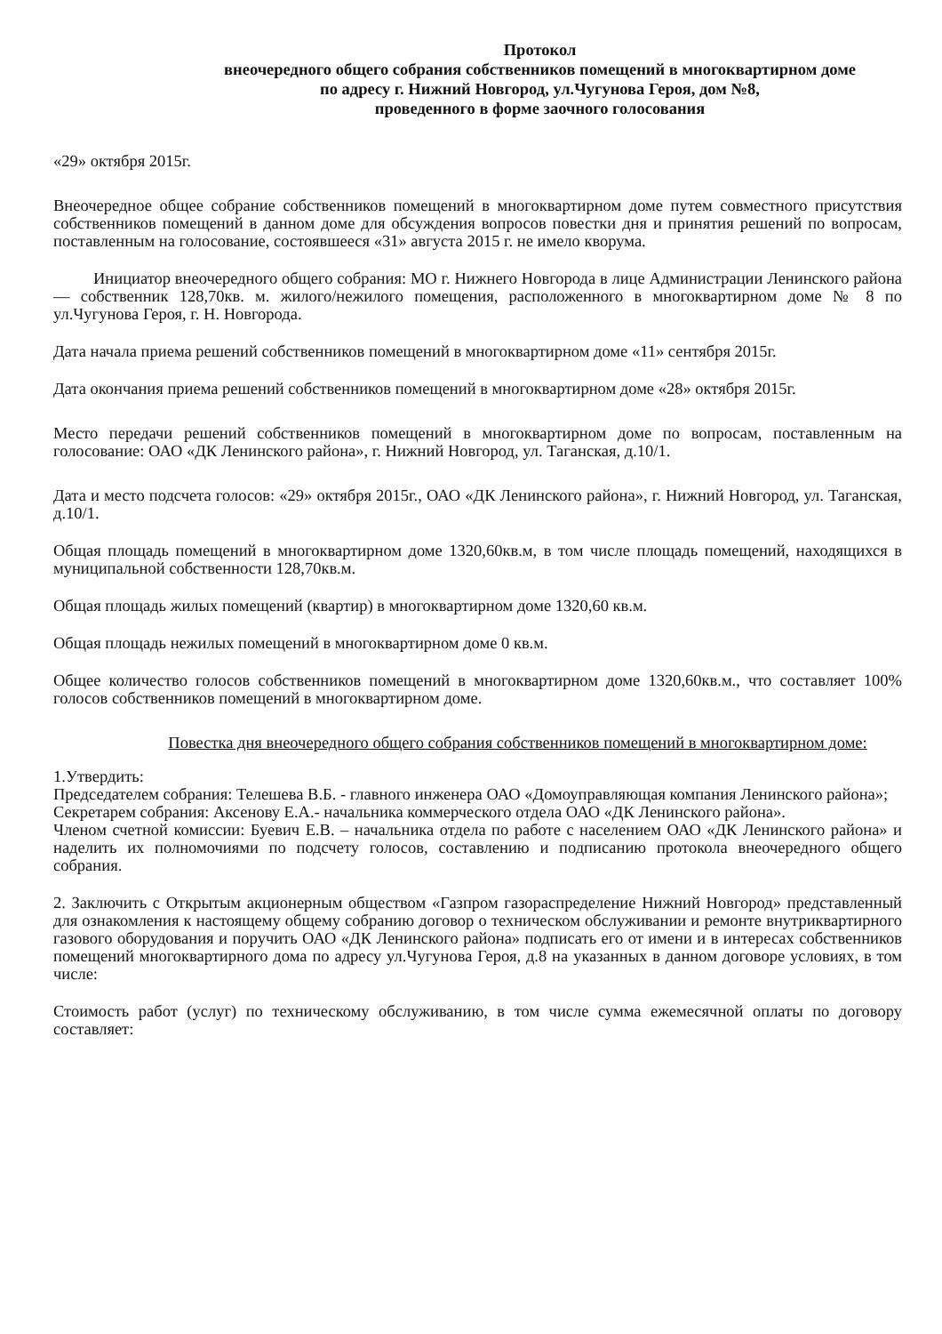Протокол
внеочередного общего собрания собственников помещений в многоквартирном доме
по адресу г. Нижний Новгород, ул.Чугунова Героя, дом №8,
проведенного в форме заочного голосования
«29» октября 2015г.
Внеочередное общее собрание собственников помещений в многоквартирном доме путем совместного присутствия собственников помещений в данном доме для обсуждения вопросов повестки дня и принятия решений по вопросам, поставленным на голосование, состоявшееся «31» августа 2015 г. не имело кворума.
Инициатор внеочередного общего собрания: МО г. Нижнего Новгорода в лице Администрации Ленинского района — собственник 128,70кв. м. жилого/нежилого помещения, расположенного в многоквартирном доме № 8 по ул.Чугунова Героя, г. Н. Новгорода.
Дата начала приема решений собственников помещений в многоквартирном доме «11» сентября 2015г.
Дата окончания приема решений собственников помещений в многоквартирном доме «28» октября 2015г.
Место передачи решений собственников помещений в многоквартирном доме по вопросам, поставленным на голосование: ОАО «ДК Ленинского района», г. Нижний Новгород, ул. Таганская, д.10/1.
Дата и место подсчета голосов: «29» октября 2015г., ОАО «ДК Ленинского района», г. Нижний Новгород, ул. Таганская, д.10/1.
Общая площадь помещений в многоквартирном доме 1320,60кв.м, в том числе площадь помещений, находящихся в муниципальной собственности 128,70кв.м.
Общая площадь жилых помещений (квартир) в многоквартирном доме 1320,60 кв.м.
Общая площадь нежилых помещений в многоквартирном доме 0 кв.м.
Общее количество голосов собственников помещений в многоквартирном доме 1320,60кв.м., что составляет 100% голосов собственников помещений в многоквартирном доме.
Повестка дня внеочередного общего собрания собственников помещений в многоквартирном доме:
1.Утвердить:
Председателем собрания: Телешева В.Б. - главного инженера ОАО «Домоуправляющая компания Ленинского района»;
Секретарем собрания: Аксенову Е.А.- начальника коммерческого отдела ОАО «ДК Ленинского района».
Членом счетной комиссии: Буевич Е.В. – начальника отдела по работе с населением ОАО «ДК Ленинского района» и наделить их полномочиями по подсчету голосов, составлению и подписанию протокола внеочередного общего собрания.
2. Заключить с Открытым акционерным обществом «Газпром газораспределение Нижний Новгород» представленный для ознакомления к настоящему общему собранию договор о техническом обслуживании и ремонте внутриквартирного газового оборудования и поручить ОАО «ДК Ленинского района» подписать его от имени и в интересах собственников помещений многоквартирного дома по адресу ул.Чугунова Героя, д.8 на указанных в данном договоре условиях, в том числе:
Стоимость работ (услуг) по техническому обслуживанию, в том числе сумма ежемесячной оплаты по договору составляет: